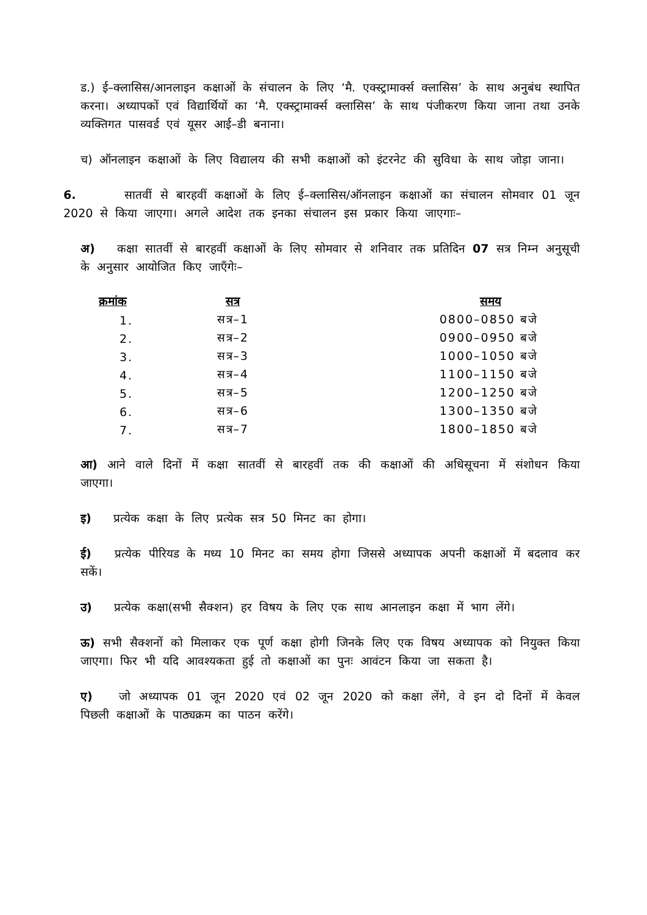ड.) ई–क्लासिस/आनलाइन कक्षाओं के संचालन के लिए ‘मै. एक्स्ट्रामार्क्स क्लासिस’ के साथ अनुबंध स्थापित करना। अध्यापकों एवं विद्यार्थियों का ‘मै. एक्स्ट्रामार्क्स क्लासिस’ के साथ पंजीकरण किया जाना तथा उनके व्यक्तिगत पासवर्ड एवं यूसर आई–डी बनाना।
च) ऑनलाइन कक्षाओं के लिए विद्यालय की सभी कक्षाओं को इंटरनेट की सुविधा के साथ जोड़ा जाना।
6. सातवीं से बारहवीं कक्षाओं के लिए ई–क्लासिस/ऑनलाइन कक्षाओं का संचालन सोमवार 01 जून 2020 से किया जाएगा। अगले आदेश तक इनका संचालन इस प्रकार किया जाएगाः–
अ) कक्षा सातवीं से बारहवीं कक्षाओं के लिए सोमवार से शनिवार तक प्रतिदिन 07 सत्र निम्न अनुसूची के अनुसार आयोजित किए जाएँगेः–
| क्रमांक | सत्र | समय |
| --- | --- | --- |
| 1. | सत्र–1 | 0800–0850 बजे |
| 2. | सत्र–2 | 0900–0950 बजे |
| 3. | सत्र–3 | 1000–1050 बजे |
| 4. | सत्र–4 | 1100–1150 बजे |
| 5. | सत्र–5 | 1200–1250 बजे |
| 6. | सत्र–6 | 1300–1350 बजे |
| 7. | सत्र–7 | 1800–1850 बजे |
आ) आने वाले दिनों में कक्षा सातवीं से बारहवीं तक की कक्षाओं की अधिसूचना में संशोधन किया जाएगा।
इ) प्रत्येक कक्षा के लिए प्रत्येक सत्र 50 मिनट का होगा।
ई) प्रत्येक पीरियड के मध्य 10 मिनट का समय होगा जिससे अध्यापक अपनी कक्षाओं में बदलाव कर सकें।
उ) प्रत्येक कक्षा(सभी सैक्शन) हर विषय के लिए एक साथ आनलाइन कक्षा में भाग लेंगे।
ऊ) सभी सैक्शनों को मिलाकर एक पूर्ण कक्षा होगी जिनके लिए एक विषय अध्यापक को नियुक्त किया जाएगा। फिर भी यदि आवश्यकता हुई तो कक्षाओं का पुनः आवंटन किया जा सकता है।
ए) जो अध्यापक 01 जून 2020 एवं 02 जून 2020 को कक्षा लेंगे, वे इन दो दिनों में केवल पिछली कक्षाओं के पाठ्यक्रम का पाठन करेंगे।